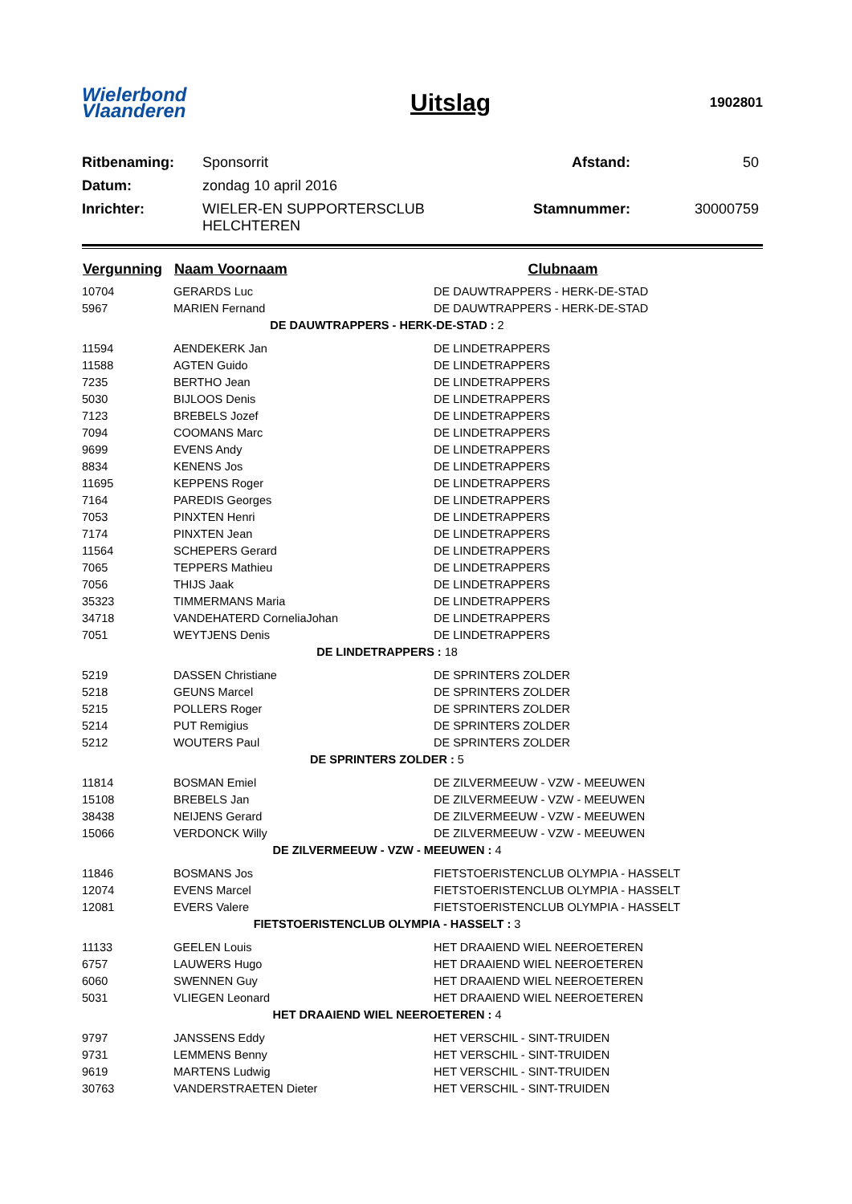Wielerbond
Vlaanderen
Uitslag
1902801
| Ritbenaming: | Sponsorrit | Afstand: | 50 |
| Datum: | zondag 10 april 2016 | | |
| Inrichter: | WIELER-EN SUPPORTERSCLUB HELCHTEREN | Stamnummer: | 30000759 |
| Vergunning | Naam Voornaam | Clubnaam |
| --- | --- | --- |
| 10704 | GERARDS Luc | DE DAUWTRAPPERS - HERK-DE-STAD |
| 5967 | MARIEN Fernand | DE DAUWTRAPPERS - HERK-DE-STAD |
| DE DAUWTRAPPERS - HERK-DE-STAD : 2 | | |
| 11594 | AENDEKERK Jan | DE LINDETRAPPERS |
| 11588 | AGTEN Guido | DE LINDETRAPPERS |
| 7235 | BERTHO Jean | DE LINDETRAPPERS |
| 5030 | BIJLOOS Denis | DE LINDETRAPPERS |
| 7123 | BREBELS Jozef | DE LINDETRAPPERS |
| 7094 | COOMANS Marc | DE LINDETRAPPERS |
| 9699 | EVENS Andy | DE LINDETRAPPERS |
| 8834 | KENENS Jos | DE LINDETRAPPERS |
| 11695 | KEPPENS Roger | DE LINDETRAPPERS |
| 7164 | PAREDIS Georges | DE LINDETRAPPERS |
| 7053 | PINXTEN Henri | DE LINDETRAPPERS |
| 7174 | PINXTEN Jean | DE LINDETRAPPERS |
| 11564 | SCHEPERS Gerard | DE LINDETRAPPERS |
| 7065 | TEPPERS Mathieu | DE LINDETRAPPERS |
| 7056 | THIJS Jaak | DE LINDETRAPPERS |
| 35323 | TIMMERMANS Maria | DE LINDETRAPPERS |
| 34718 | VANDEHATERD CorneliaJohan | DE LINDETRAPPERS |
| 7051 | WEYTJENS Denis | DE LINDETRAPPERS |
| DE LINDETRAPPERS : 18 | | |
| 5219 | DASSEN Christiane | DE SPRINTERS ZOLDER |
| 5218 | GEUNS Marcel | DE SPRINTERS ZOLDER |
| 5215 | POLLERS Roger | DE SPRINTERS ZOLDER |
| 5214 | PUT Remigius | DE SPRINTERS ZOLDER |
| 5212 | WOUTERS Paul | DE SPRINTERS ZOLDER |
| DE SPRINTERS ZOLDER : 5 | | |
| 11814 | BOSMAN Emiel | DE ZILVERMEEUW - VZW - MEEUWEN |
| 15108 | BREBELS Jan | DE ZILVERMEEUW - VZW - MEEUWEN |
| 38438 | NEIJENS Gerard | DE ZILVERMEEUW - VZW - MEEUWEN |
| 15066 | VERDONCK Willy | DE ZILVERMEEUW - VZW - MEEUWEN |
| DE ZILVERMEEUW - VZW - MEEUWEN : 4 | | |
| 11846 | BOSMANS Jos | FIETSTOERISTENCLUB OLYMPIA - HASSELT |
| 12074 | EVENS Marcel | FIETSTOERISTENCLUB OLYMPIA - HASSELT |
| 12081 | EVERS Valere | FIETSTOERISTENCLUB OLYMPIA - HASSELT |
| FIETSTOERISTENCLUB OLYMPIA - HASSELT : 3 | | |
| 11133 | GEELEN Louis | HET DRAAIEND WIEL NEEROETEREN |
| 6757 | LAUWERS Hugo | HET DRAAIEND WIEL NEEROETEREN |
| 6060 | SWENNEN Guy | HET DRAAIEND WIEL NEEROETEREN |
| 5031 | VLIEGEN Leonard | HET DRAAIEND WIEL NEEROETEREN |
| HET DRAAIEND WIEL NEEROETEREN : 4 | | |
| 9797 | JANSSENS Eddy | HET VERSCHIL - SINT-TRUIDEN |
| 9731 | LEMMENS Benny | HET VERSCHIL - SINT-TRUIDEN |
| 9619 | MARTENS Ludwig | HET VERSCHIL - SINT-TRUIDEN |
| 30763 | VANDERSTRAETEN Dieter | HET VERSCHIL - SINT-TRUIDEN |